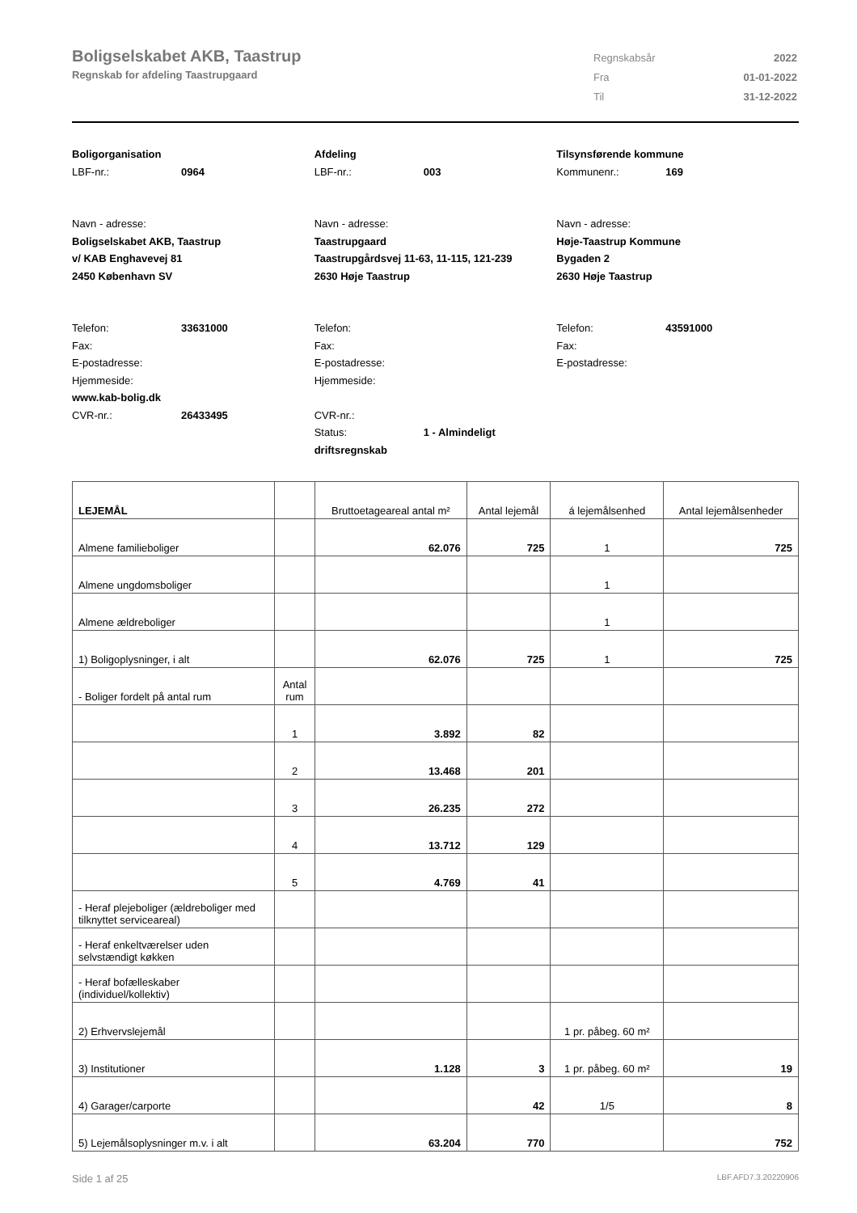Boligselskabet AKB, Taastrup
Regnskab for afdeling Taastrupgaard
| Regnskabsår | 2022 |
| Fra | 01-01-2022 |
| Til | 31-12-2022 |
Boligorganisation
LBF-nr.: 0964
Navn - adresse:
Boligselskabet AKB, Taastrup
v/ KAB Enghavevej 81
2450 København SV
Telefon: 33631000
Fax:
E-postadresse:
Hjemmeside:
www.kab-bolig.dk
CVR-nr.: 26433495
Afdeling
LBF-nr.: 003
Navn - adresse:
Taastrupgaard
Taastrupgårdsvej 11-63, 11-115, 121-239
2630 Høje Taastrup
Telefon:
Fax:
E-postadresse:
Hjemmeside:
CVR-nr.:
Status: 1 - Almindeligt driftsregnskab
Tilsynsførende kommune
Kommunenr.: 169
Navn - adresse:
Høje-Taastrup Kommune
Bygaden 2
2630 Høje Taastrup
Telefon: 43591000
Fax:
E-postadresse:
| LEJEMÅL | | Bruttoetageareal antal m² | Antal lejemål | á lejemålsenhed | Antal lejemålsenheder |
| --- | --- | --- | --- | --- | --- |
| Almene familieboliger | | 62.076 | 725 | 1 | 725 |
| Almene ungdomsboliger | | | | 1 | |
| Almene ældreboliger | | | | 1 | |
| 1) Boligoplysninger, i alt | | 62.076 | 725 | 1 | 725 |
| - Boliger fordelt på antal rum | Antal rum | | | | |
| | 1 | 3.892 | 82 | | |
| | 2 | 13.468 | 201 | | |
| | 3 | 26.235 | 272 | | |
| | 4 | 13.712 | 129 | | |
| | 5 | 4.769 | 41 | | |
| - Heraf plejeboliger (ældreboliger med tilknyttet serviceareal) | | | | | |
| - Heraf enkeltværelser uden selvstændigt køkken | | | | | |
| - Heraf bofælleskaber (individuel/kollektiv) | | | | | |
| 2) Erhvervslejemål | | | | 1 pr. påbeg. 60 m² | |
| 3) Institutioner | | 1.128 | 3 | 1 pr. påbeg. 60 m² | 19 |
| 4) Garager/carporte | | | 42 | 1/5 | 8 |
| 5) Lejemålsoplysninger m.v. i alt | | 63.204 | 770 | | 752 |
Side 1 af 25 LBF.AFD7.3.20220906